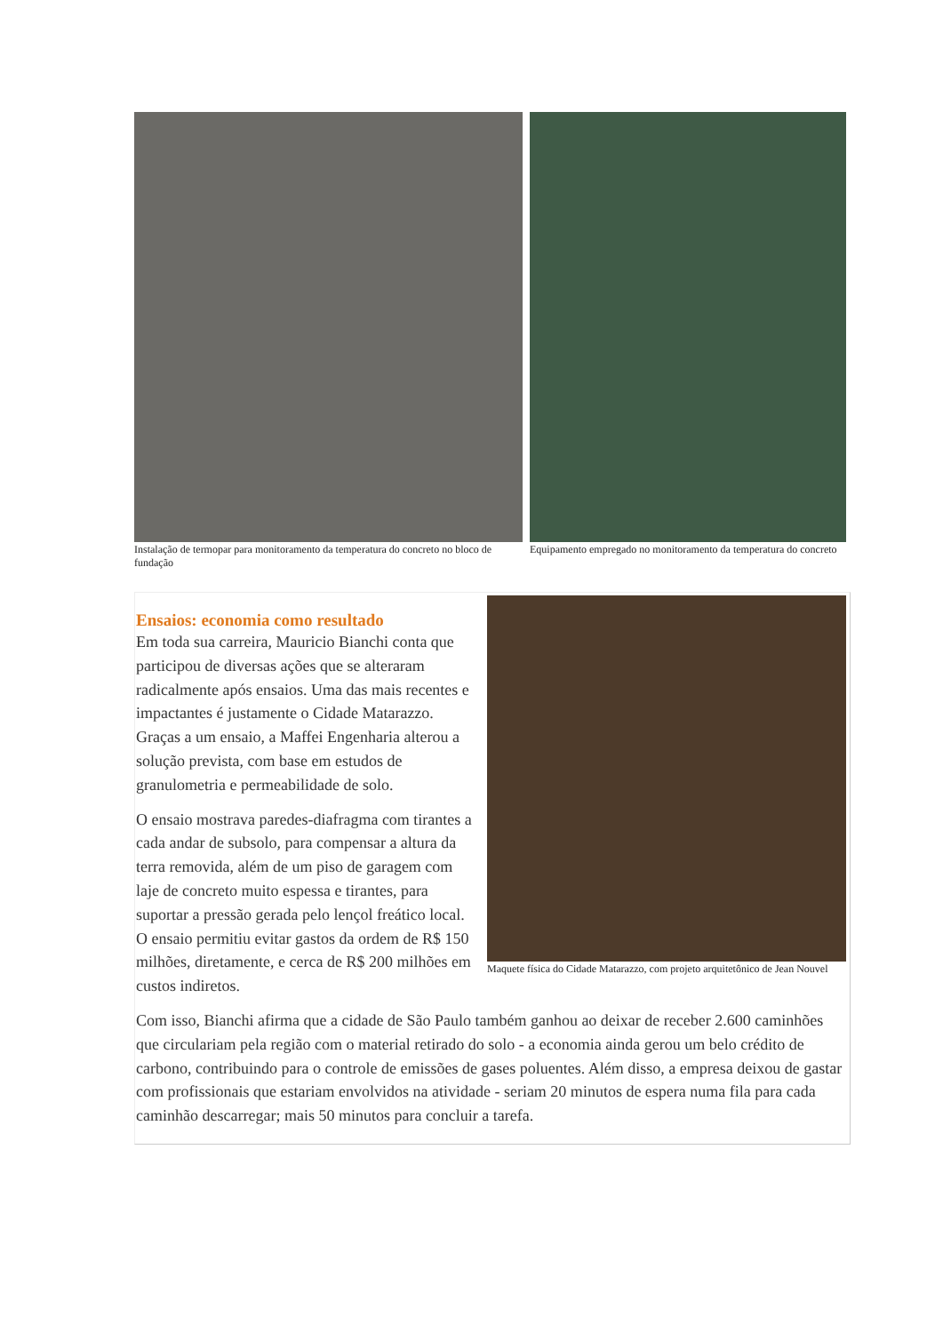Instalação de termopar para monitoramento da temperatura do concreto no bloco de fundação
Equipamento empregado no monitoramento da temperatura do concreto
Maquete física do Cidade Matarazzo, com projeto arquitetônico de Jean Nouvel
Ensaios: economia como resultado
Em toda sua carreira, Mauricio Bianchi conta que participou de diversas ações que se alteraram radicalmente após ensaios. Uma das mais recentes e impactantes é justamente o Cidade Matarazzo. Graças a um ensaio, a Maffei Engenharia alterou a solução prevista, com base em estudos de granulometria e permeabilidade de solo.
O ensaio mostrava paredes-diafragma com tirantes a cada andar de subsolo, para compensar a altura da terra removida, além de um piso de garagem com laje de concreto muito espessa e tirantes, para suportar a pressão gerada pelo lençol freático local. O ensaio permitiu evitar gastos da ordem de R$ 150 milhões, diretamente, e cerca de R$ 200 milhões em custos indiretos.
Com isso, Bianchi afirma que a cidade de São Paulo também ganhou ao deixar de receber 2.600 caminhões que circulariam pela região com o material retirado do solo - a economia ainda gerou um belo crédito de carbono, contribuindo para o controle de emissões de gases poluentes. Além disso, a empresa deixou de gastar com profissionais que estariam envolvidos na atividade - seriam 20 minutos de espera numa fila para cada caminhão descarregar; mais 50 minutos para concluir a tarefa.